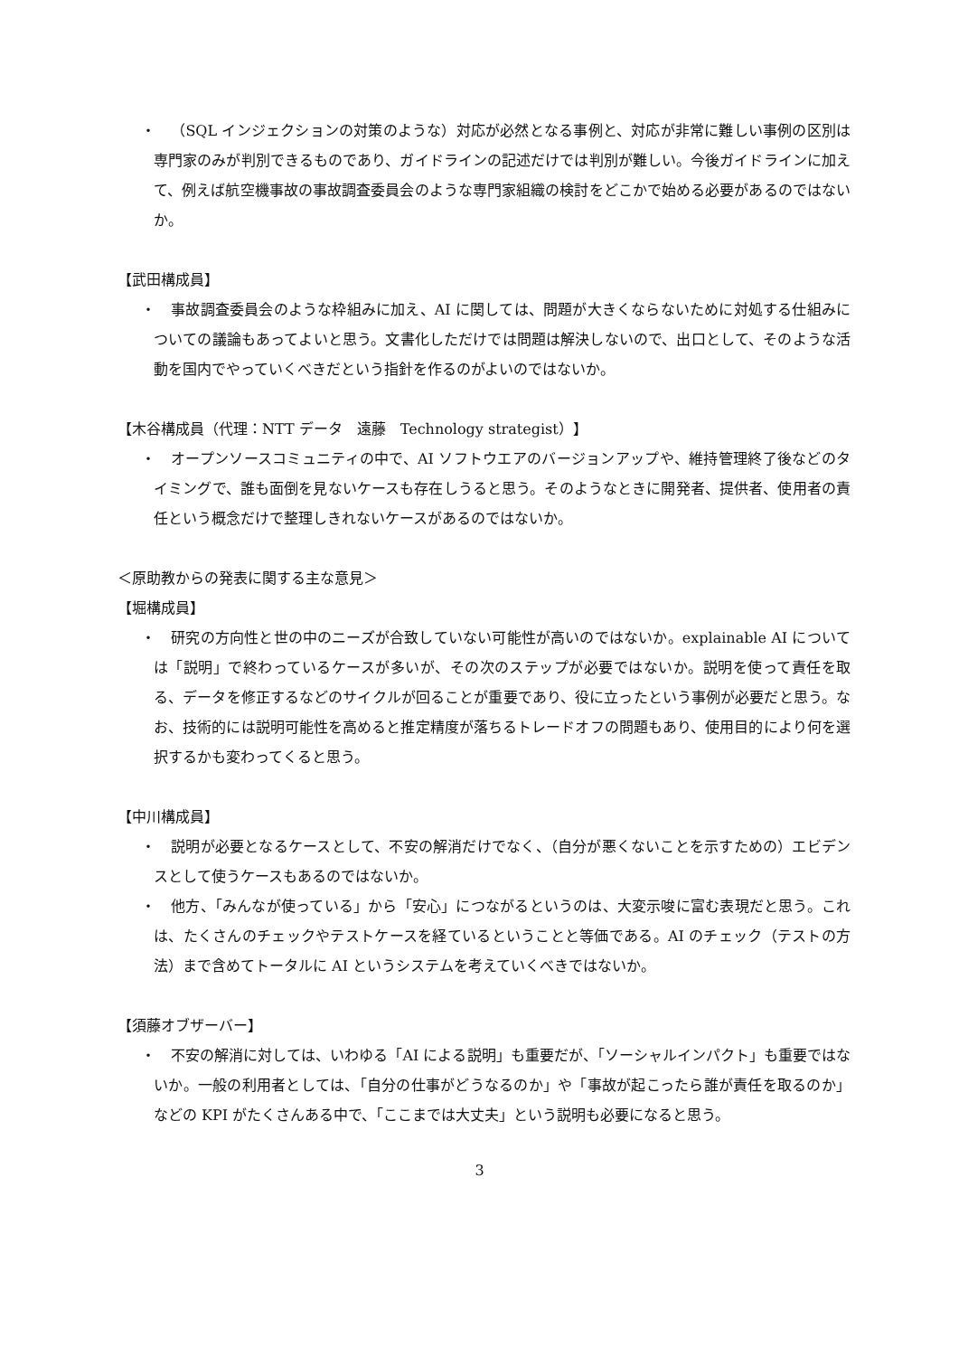・ （SQL インジェクションの対策のような）対応が必然となる事例と、対応が非常に難しい事例の区別は専門家のみが判別できるものであり、ガイドラインの記述だけでは判別が難しい。今後ガイドラインに加えて、例えば航空機事故の事故調査委員会のような専門家組織の検討をどこかで始める必要があるのではないか。
【武田構成員】
・ 事故調査委員会のような枠組みに加え、AI に関しては、問題が大きくならないために対処する仕組みについての議論もあってよいと思う。文書化しただけでは問題は解決しないので、出口として、そのような活動を国内でやっていくべきだという指針を作るのがよいのではないか。
【木谷構成員（代理：NTT データ　遠藤　Technology strategist）】
・ オープンソースコミュニティの中で、AI ソフトウエアのバージョンアップや、維持管理終了後などのタイミングで、誰も面倒を見ないケースも存在しうると思う。そのようなときに開発者、提供者、使用者の責任という概念だけで整理しきれないケースがあるのではないか。
＜原助教からの発表に関する主な意見＞
【堀構成員】
・ 研究の方向性と世の中のニーズが合致していない可能性が高いのではないか。explainable AI については「説明」で終わっているケースが多いが、その次のステップが必要ではないか。説明を使って責任を取る、データを修正するなどのサイクルが回ることが重要であり、役に立ったという事例が必要だと思う。なお、技術的には説明可能性を高めると推定精度が落ちるトレードオフの問題もあり、使用目的により何を選択するかも変わってくると思う。
【中川構成員】
・ 説明が必要となるケースとして、不安の解消だけでなく、（自分が悪くないことを示すための）エビデンスとして使うケースもあるのではないか。
・ 他方、「みんなが使っている」から「安心」につながるというのは、大変示唆に富む表現だと思う。これは、たくさんのチェックやテストケースを経ているということと等価である。AI のチェック（テストの方法）まで含めてトータルに AI というシステムを考えていくべきではないか。
【須藤オブザーバー】
・ 不安の解消に対しては、いわゆる「AI による説明」も重要だが、「ソーシャルインパクト」も重要ではないか。一般の利用者としては、「自分の仕事がどうなるのか」や「事故が起こったら誰が責任を取るのか」などの KPI がたくさんある中で、「ここまでは大丈夫」という説明も必要になると思う。
3